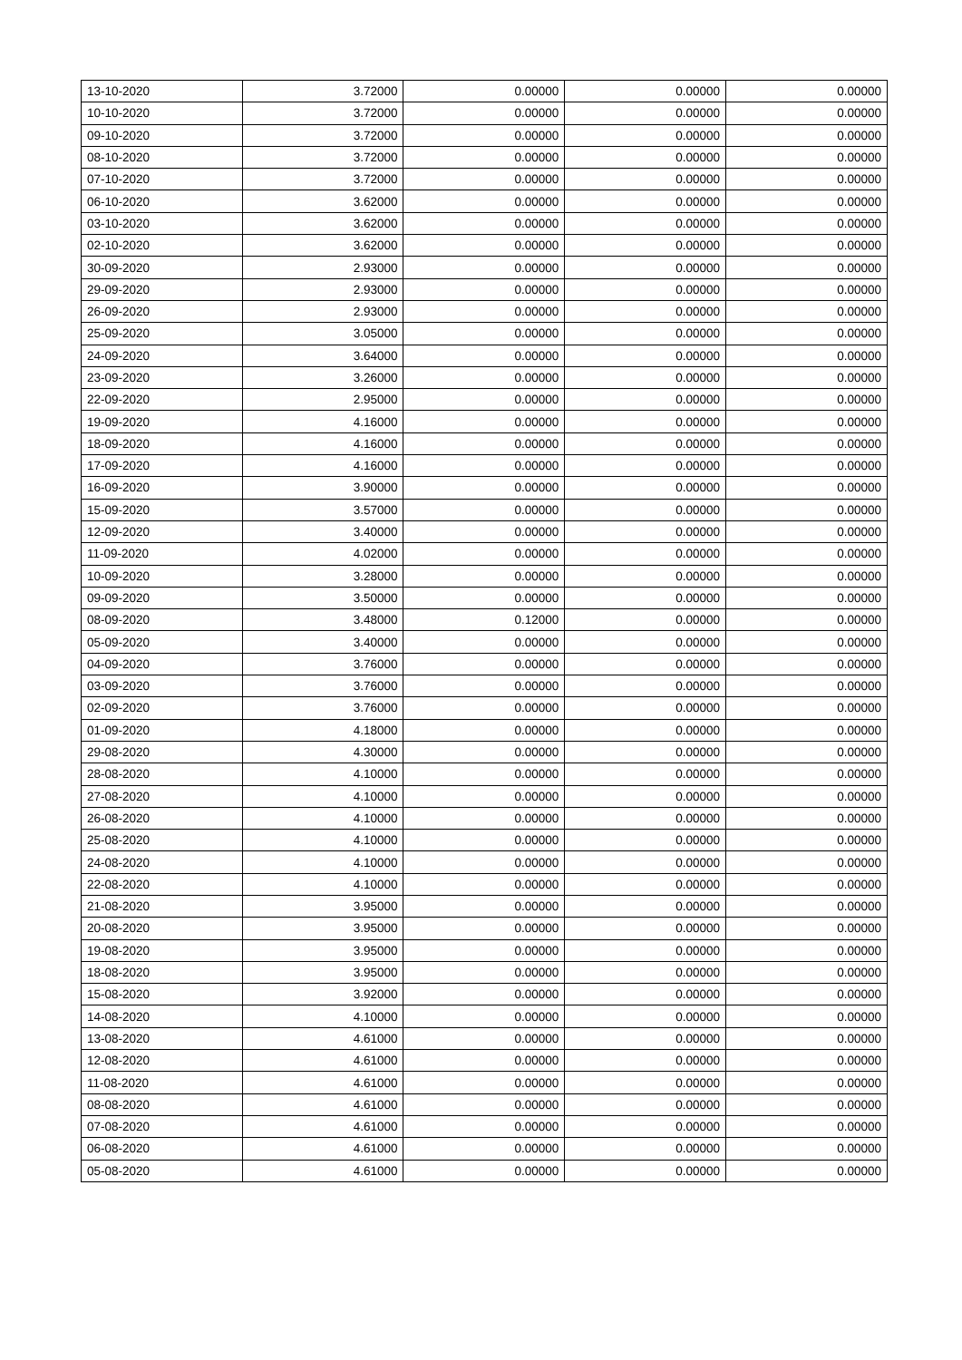| 13-10-2020 | 3.72000 | 0.00000 | 0.00000 | 0.00000 |
| 10-10-2020 | 3.72000 | 0.00000 | 0.00000 | 0.00000 |
| 09-10-2020 | 3.72000 | 0.00000 | 0.00000 | 0.00000 |
| 08-10-2020 | 3.72000 | 0.00000 | 0.00000 | 0.00000 |
| 07-10-2020 | 3.72000 | 0.00000 | 0.00000 | 0.00000 |
| 06-10-2020 | 3.62000 | 0.00000 | 0.00000 | 0.00000 |
| 03-10-2020 | 3.62000 | 0.00000 | 0.00000 | 0.00000 |
| 02-10-2020 | 3.62000 | 0.00000 | 0.00000 | 0.00000 |
| 30-09-2020 | 2.93000 | 0.00000 | 0.00000 | 0.00000 |
| 29-09-2020 | 2.93000 | 0.00000 | 0.00000 | 0.00000 |
| 26-09-2020 | 2.93000 | 0.00000 | 0.00000 | 0.00000 |
| 25-09-2020 | 3.05000 | 0.00000 | 0.00000 | 0.00000 |
| 24-09-2020 | 3.64000 | 0.00000 | 0.00000 | 0.00000 |
| 23-09-2020 | 3.26000 | 0.00000 | 0.00000 | 0.00000 |
| 22-09-2020 | 2.95000 | 0.00000 | 0.00000 | 0.00000 |
| 19-09-2020 | 4.16000 | 0.00000 | 0.00000 | 0.00000 |
| 18-09-2020 | 4.16000 | 0.00000 | 0.00000 | 0.00000 |
| 17-09-2020 | 4.16000 | 0.00000 | 0.00000 | 0.00000 |
| 16-09-2020 | 3.90000 | 0.00000 | 0.00000 | 0.00000 |
| 15-09-2020 | 3.57000 | 0.00000 | 0.00000 | 0.00000 |
| 12-09-2020 | 3.40000 | 0.00000 | 0.00000 | 0.00000 |
| 11-09-2020 | 4.02000 | 0.00000 | 0.00000 | 0.00000 |
| 10-09-2020 | 3.28000 | 0.00000 | 0.00000 | 0.00000 |
| 09-09-2020 | 3.50000 | 0.00000 | 0.00000 | 0.00000 |
| 08-09-2020 | 3.48000 | 0.12000 | 0.00000 | 0.00000 |
| 05-09-2020 | 3.40000 | 0.00000 | 0.00000 | 0.00000 |
| 04-09-2020 | 3.76000 | 0.00000 | 0.00000 | 0.00000 |
| 03-09-2020 | 3.76000 | 0.00000 | 0.00000 | 0.00000 |
| 02-09-2020 | 3.76000 | 0.00000 | 0.00000 | 0.00000 |
| 01-09-2020 | 4.18000 | 0.00000 | 0.00000 | 0.00000 |
| 29-08-2020 | 4.30000 | 0.00000 | 0.00000 | 0.00000 |
| 28-08-2020 | 4.10000 | 0.00000 | 0.00000 | 0.00000 |
| 27-08-2020 | 4.10000 | 0.00000 | 0.00000 | 0.00000 |
| 26-08-2020 | 4.10000 | 0.00000 | 0.00000 | 0.00000 |
| 25-08-2020 | 4.10000 | 0.00000 | 0.00000 | 0.00000 |
| 24-08-2020 | 4.10000 | 0.00000 | 0.00000 | 0.00000 |
| 22-08-2020 | 4.10000 | 0.00000 | 0.00000 | 0.00000 |
| 21-08-2020 | 3.95000 | 0.00000 | 0.00000 | 0.00000 |
| 20-08-2020 | 3.95000 | 0.00000 | 0.00000 | 0.00000 |
| 19-08-2020 | 3.95000 | 0.00000 | 0.00000 | 0.00000 |
| 18-08-2020 | 3.95000 | 0.00000 | 0.00000 | 0.00000 |
| 15-08-2020 | 3.92000 | 0.00000 | 0.00000 | 0.00000 |
| 14-08-2020 | 4.10000 | 0.00000 | 0.00000 | 0.00000 |
| 13-08-2020 | 4.61000 | 0.00000 | 0.00000 | 0.00000 |
| 12-08-2020 | 4.61000 | 0.00000 | 0.00000 | 0.00000 |
| 11-08-2020 | 4.61000 | 0.00000 | 0.00000 | 0.00000 |
| 08-08-2020 | 4.61000 | 0.00000 | 0.00000 | 0.00000 |
| 07-08-2020 | 4.61000 | 0.00000 | 0.00000 | 0.00000 |
| 06-08-2020 | 4.61000 | 0.00000 | 0.00000 | 0.00000 |
| 05-08-2020 | 4.61000 | 0.00000 | 0.00000 | 0.00000 |